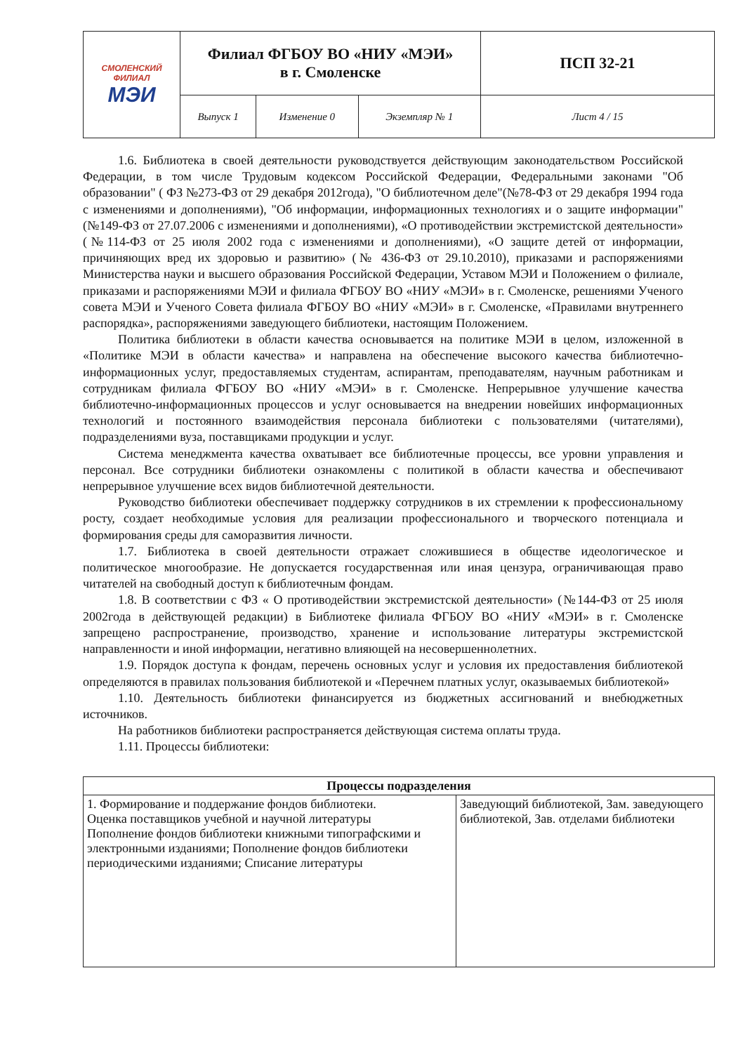| СМОЛЕНСКИЙ ФИЛИАЛ МЭИ | Филиал ФГБОУ ВО «НИУ «МЭИ» в г. Смоленске | | | ПСП 32-21 |
| | Выпуск 1 | Изменение 0 | Экземпляр № 1 | Лист 4 / 15 |
1.6. Библиотека в своей деятельности руководствуется действующим законодательством Российской Федерации, в том числе Трудовым кодексом Российской Федерации, Федеральными законами "Об образовании" ( ФЗ №273-ФЗ от 29 декабря 2012года), "О библиотечном деле"(№78-ФЗ от 29 декабря 1994 года с изменениями и дополнениями), "Об информации, информационных технологиях и о защите информации"(№149-ФЗ от 27.07.2006 с изменениями и дополнениями), «О противодействии экстремистской деятельности» (№114-ФЗ от 25 июля 2002 года с изменениями и дополнениями), «О защите детей от информации, причиняющих вред их здоровью и развитию» (№ 436-ФЗ от 29.10.2010), приказами и распоряжениями Министерства науки и высшего образования Российской Федерации, Уставом МЭИ и Положением о филиале, приказами и распоряжениями МЭИ и филиала ФГБОУ ВО «НИУ «МЭИ» в г. Смоленске, решениями Ученого совета МЭИ и Ученого Совета филиала ФГБОУ ВО «НИУ «МЭИ» в г. Смоленске, «Правилами внутреннего распорядка», распоряжениями заведующего библиотеки, настоящим Положением.
Политика библиотеки в области качества основывается на политике МЭИ в целом, изложенной в «Политике МЭИ в области качества» и направлена на обеспечение высокого качества библиотечно-информационных услуг, предоставляемых студентам, аспирантам, преподавателям, научным работникам и сотрудникам филиала ФГБОУ ВО «НИУ «МЭИ» в г. Смоленске. Непрерывное улучшение качества библиотечно-информационных процессов и услуг основывается на внедрении новейших информационных технологий и постоянного взаимодействия персонала библиотеки с пользователями (читателями), подразделениями вуза, поставщиками продукции и услуг.
Система менеджмента качества охватывает все библиотечные процессы, все уровни управления и персонал. Все сотрудники библиотеки ознакомлены с политикой в области качества и обеспечивают непрерывное улучшение всех видов библиотечной деятельности.
Руководство библиотеки обеспечивает поддержку сотрудников в их стремлении к профессиональному росту, создает необходимые условия для реализации профессионального и творческого потенциала и формирования среды для саморазвития личности.
1.7. Библиотека в своей деятельности отражает сложившиеся в обществе идеологическое и политическое многообразие. Не допускается государственная или иная цензура, ограничивающая право читателей на свободный доступ к библиотечным фондам.
1.8. В соответствии с ФЗ « О противодействии экстремистской деятельности» (№144-ФЗ от 25 июля 2002года в действующей редакции) в Библиотеке филиала ФГБОУ ВО «НИУ «МЭИ» в г. Смоленске запрещено распространение, производство, хранение и использование литературы экстремистской направленности и иной информации, негативно влияющей на несовершеннолетних.
1.9. Порядок доступа к фондам, перечень основных услуг и условия их предоставления библиотекой определяются в правилах пользования библиотекой и «Перечнем платных услуг, оказываемых библиотекой»
1.10. Деятельность библиотеки финансируется из бюджетных ассигнований и внебюджетных источников.
На работников библиотеки распространяется действующая система оплаты труда.
1.11. Процессы библиотеки:
| Процессы подразделения | |
| --- | --- |
| 1. Формирование и поддержание фондов библиотеки. Оценка поставщиков учебной и научной литературы Пополнение фондов библиотеки книжными типографскими и электронными изданиями; Пополнение фондов библиотеки периодическими изданиями; Списание литературы | Заведующий библиотекой, Зам. заведующего библиотекой, Зав. отделами библиотеки |